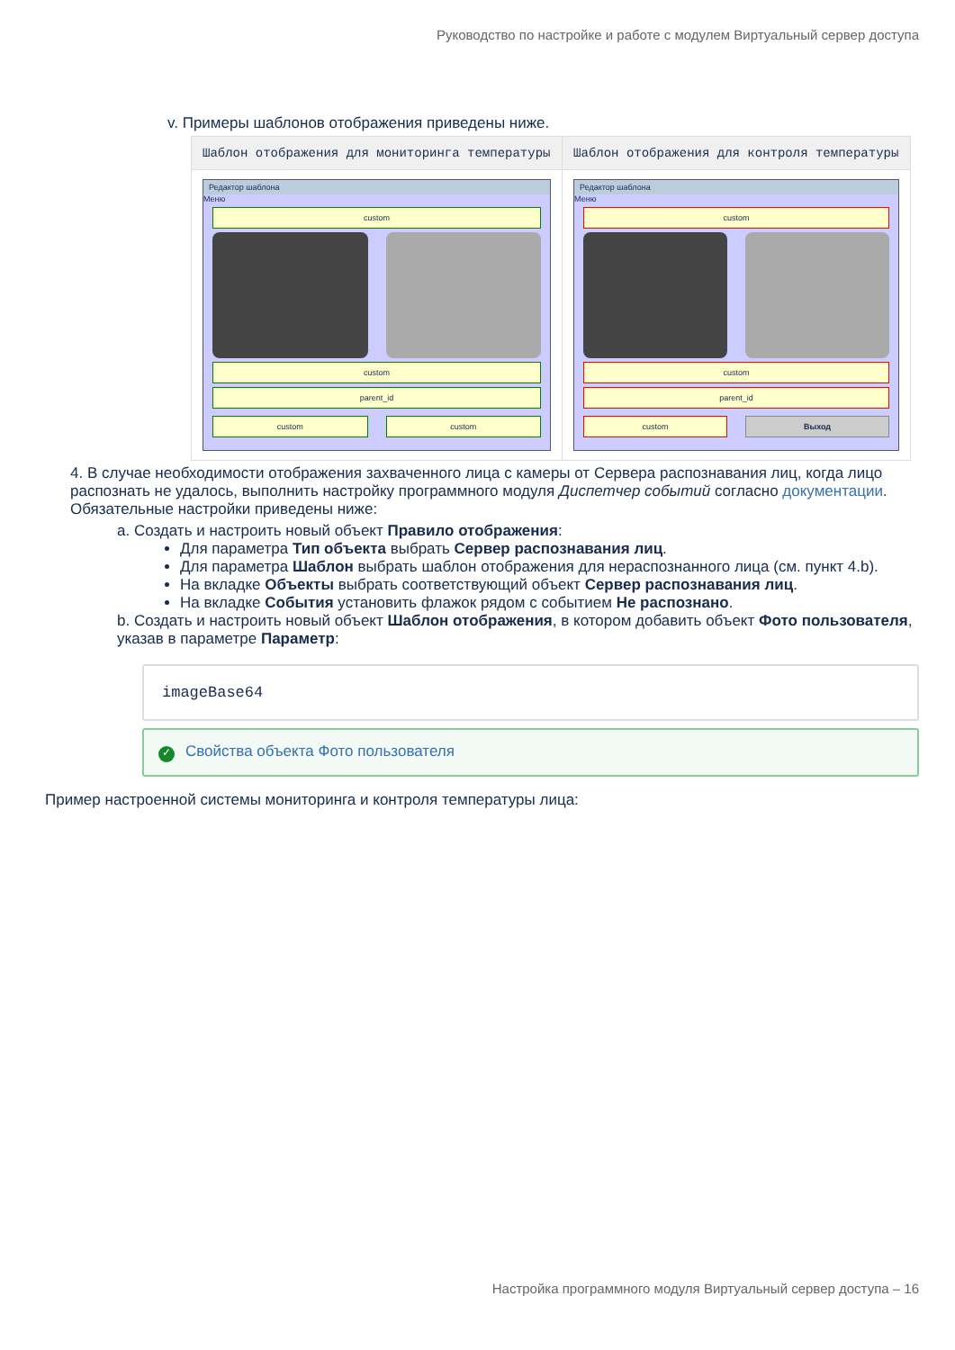Руководство по настройке и работе с модулем Виртуальный сервер доступа
v. Примеры шаблонов отображения приведены ниже.
| Шаблон отображения для мониторинга температуры | Шаблон отображения для контроля температуры |
| --- | --- |
| Редактор шаблона Меню custom custom parent_id custom custom | Редактор шаблона Меню custom custom parent_id custom Выход |
4. В случае необходимости отображения захваченного лица с камеры от Сервера распознавания лиц, когда лицо распознать не удалось, выполнить настройку программного модуля Диспетчер событий согласно документации. Обязательные настройки приведены ниже:
a. Создать и настроить новый объект Правило отображения:
Для параметра Тип объекта выбрать Сервер распознавания лиц.
Для параметра Шаблон выбрать шаблон отображения для нераспознанного лица (см. пункт 4.b).
На вкладке Объекты выбрать соответствующий объект Сервер распознавания лиц.
На вкладке События установить флажок рядом с событием Не распознано.
b. Создать и настроить новый объект Шаблон отображения, в котором добавить объект Фото пользователя, указав в параметре Параметр:
imageBase64
✓ Свойства объекта Фото пользователя
Пример настроенной системы мониторинга и контроля температуры лица:
Настройка программного модуля Виртуальный сервер доступа – 16